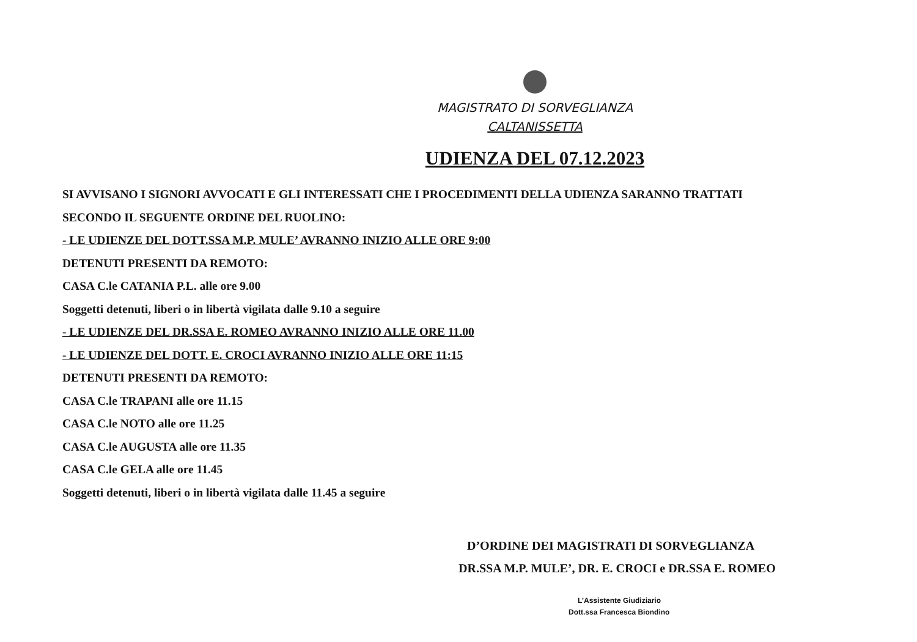MAGISTRATO DI SORVEGLIANZA
CALTANISSETTA
UDIENZA DEL 07.12.2023
SI AVVISANO I SIGNORI AVVOCATI E GLI INTERESSATI CHE I PROCEDIMENTI DELLA UDIENZA SARANNO TRATTATI
SECONDO IL SEGUENTE ORDINE DEL RUOLINO:
- LE UDIENZE DEL DOTT.SSA M.P. MULE’ AVRANNO INIZIO ALLE ORE 9:00
DETENUTI PRESENTI DA REMOTO:
CASA C.le CATANIA P.L. alle ore 9.00
Soggetti detenuti, liberi o in libertà vigilata dalle 9.10 a seguire
- LE UDIENZE DEL DR.SSA E. ROMEO AVRANNO INIZIO ALLE ORE 11.00
- LE UDIENZE DEL DOTT. E. CROCI AVRANNO INIZIO ALLE ORE 11:15
DETENUTI PRESENTI DA REMOTO:
CASA C.le TRAPANI alle ore 11.15
CASA C.le NOTO alle ore 11.25
CASA C.le AUGUSTA alle ore 11.35
CASA C.le GELA alle ore 11.45
Soggetti detenuti, liberi o in libertà vigilata dalle 11.45 a seguire
D’ORDINE DEI MAGISTRATI DI SORVEGLIANZA
DR.SSA M.P. MULE’, DR. E. CROCI e DR.SSA E. ROMEO
L’Assistente Giudiziario
Dott.ssa Francesca Biondino